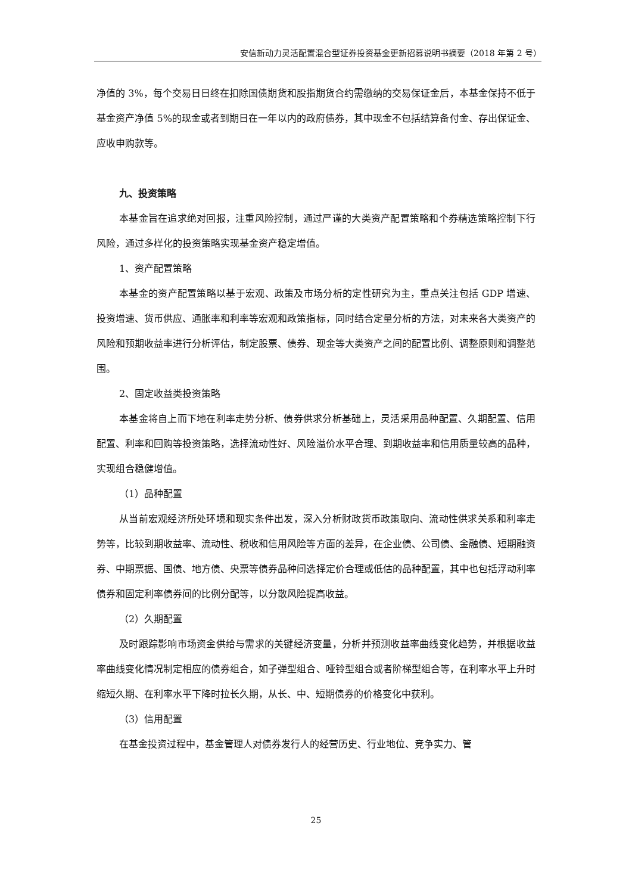安信新动力灵活配置混合型证券投资基金更新招募说明书摘要（2018 年第 2 号）
净值的 3%，每个交易日日终在扣除国债期货和股指期货合约需缴纳的交易保证金后，本基金保持不低于基金资产净值 5%的现金或者到期日在一年以内的政府债券，其中现金不包括结算备付金、存出保证金、应收申购款等。
九、投资策略
本基金旨在追求绝对回报，注重风险控制，通过严谨的大类资产配置策略和个券精选策略控制下行风险，通过多样化的投资策略实现基金资产稳定增值。
1、资产配置策略
本基金的资产配置策略以基于宏观、政策及市场分析的定性研究为主，重点关注包括 GDP 增速、投资增速、货币供应、通胀率和利率等宏观和政策指标，同时结合定量分析的方法，对未来各大类资产的风险和预期收益率进行分析评估，制定股票、债券、现金等大类资产之间的配置比例、调整原则和调整范围。
2、固定收益类投资策略
本基金将自上而下地在利率走势分析、债券供求分析基础上，灵活采用品种配置、久期配置、信用配置、利率和回购等投资策略，选择流动性好、风险溢价水平合理、到期收益率和信用质量较高的品种，实现组合稳健增值。
（1）品种配置
从当前宏观经济所处环境和现实条件出发，深入分析财政货币政策取向、流动性供求关系和利率走势等，比较到期收益率、流动性、税收和信用风险等方面的差异，在企业债、公司债、金融债、短期融资券、中期票据、国债、地方债、央票等债券品种间选择定价合理或低估的品种配置，其中也包括浮动利率债券和固定利率债券间的比例分配等，以分散风险提高收益。
（2）久期配置
及时跟踪影响市场资金供给与需求的关键经济变量，分析并预测收益率曲线变化趋势，并根据收益率曲线变化情况制定相应的债券组合，如子弹型组合、哑铃型组合或者阶梯型组合等，在利率水平上升时缩短久期、在利率水平下降时拉长久期，从长、中、短期债券的价格变化中获利。
（3）信用配置
在基金投资过程中，基金管理人对债券发行人的经营历史、行业地位、竞争实力、管
25